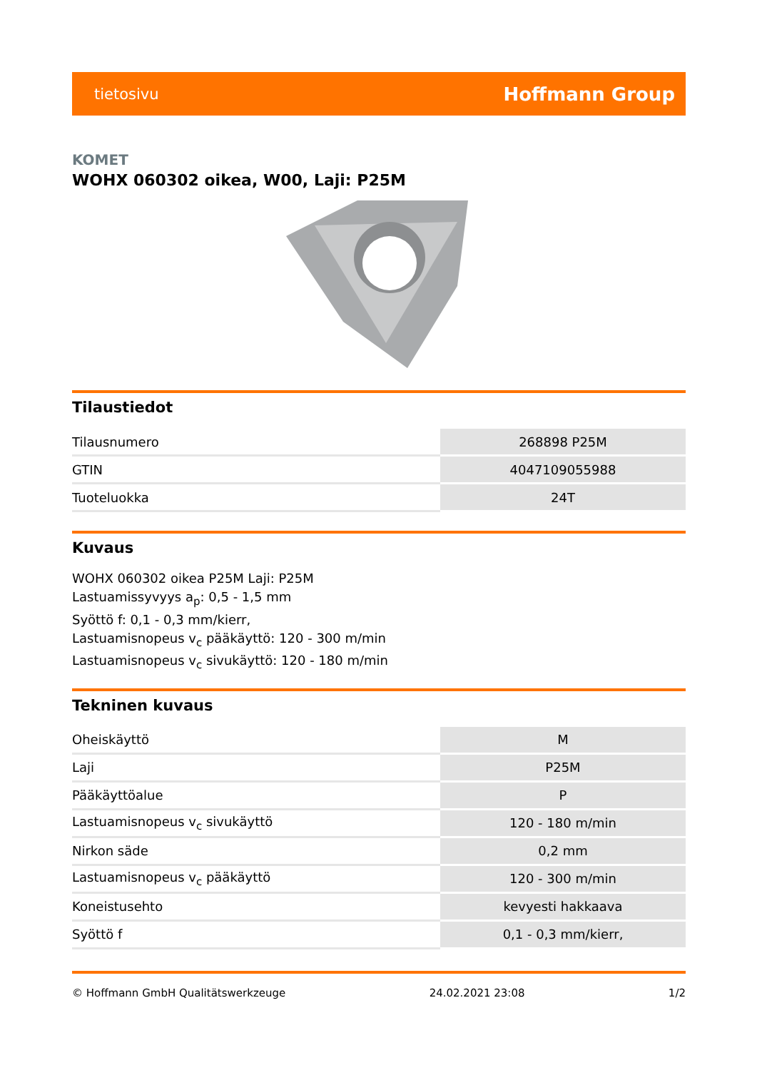tietosivu Hoffmann Group
KOMET
WOHX 060302 oikea, W00, Laji: P25M
Tilaustiedot
| Tilausnumero | 268898 P25M |
| GTIN | 4047109055988 |
| Tuoteluokka | 24T |
Kuvaus
WOHX 060302 oikea P25M Laji: P25M
Lastuamissyvyys a<sub>p</sub>: 0,5 - 1,5 mm
Syöttö f: 0,1 - 0,3 mm/kierr,
Lastuamisnopeus v<sub>c</sub> pääkäyttö: 120 - 300 m/min
Lastuamisnopeus v<sub>c</sub> sivukäyttö: 120 - 180 m/min
Tekninen kuvaus
| Oheiskäyttö | M |
| Laji | P25M |
| Pääkäyttöalue | P |
| Lastuamisnopeus v<sub>c</sub> sivukäyttö | 120 - 180 m/min |
| Nirkon säde | 0,2 mm |
| Lastuamisnopeus v<sub>c</sub> pääkäyttö | 120 - 300 m/min |
| Koneistusehto | kevyesti hakkaava |
| Syöttö f | 0,1 - 0,3 mm/kierr, |
© Hoffmann GmbH Qualitätswerkzeuge 24.02.2021 23:08 1/2